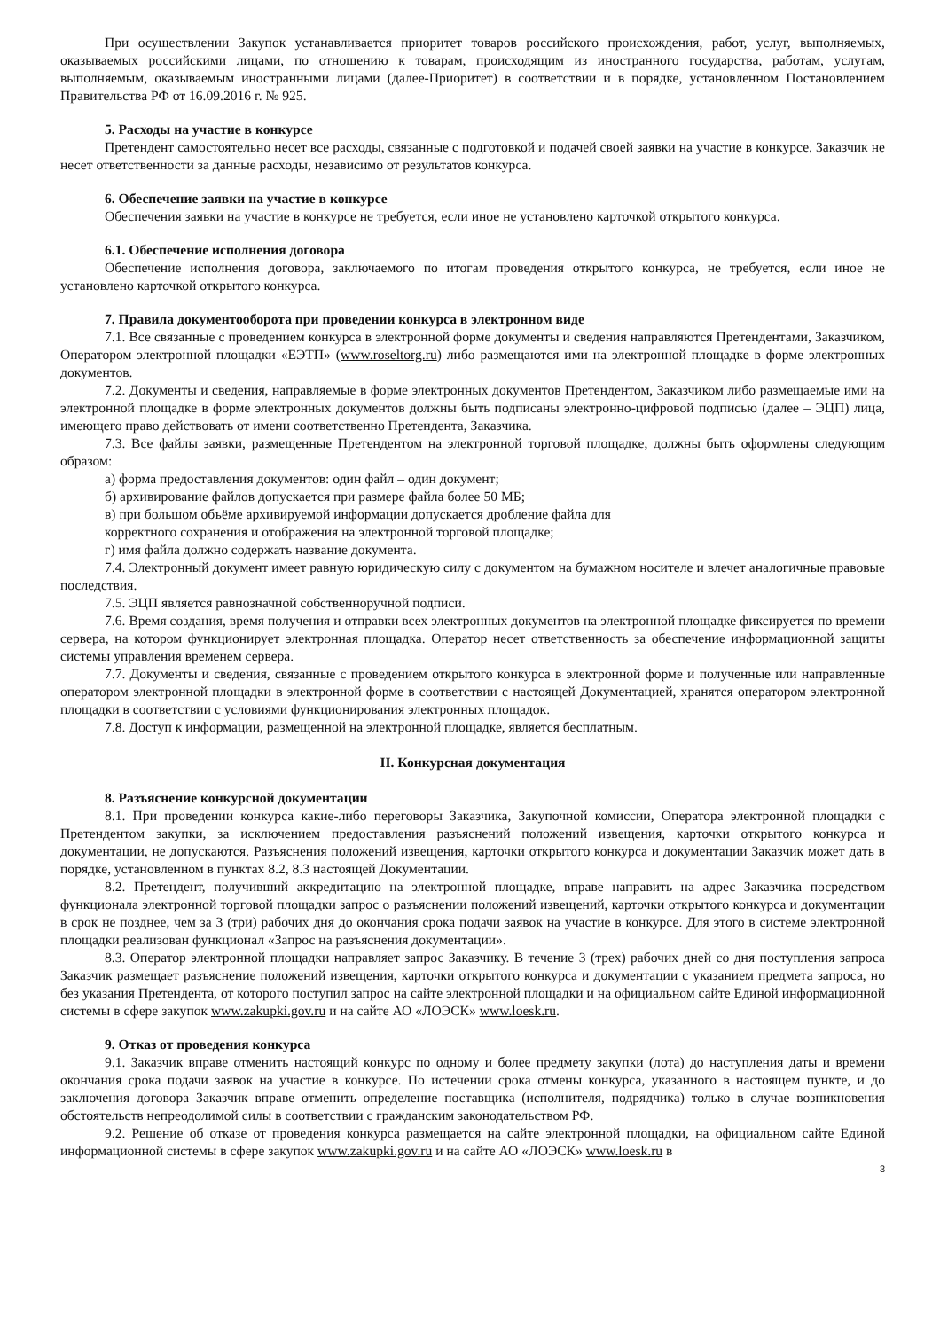При осуществлении Закупок устанавливается приоритет товаров российского происхождения, работ, услуг, выполняемых, оказываемых российскими лицами, по отношению к товарам, происходящим из иностранного государства, работам, услугам, выполняемым, оказываемым иностранными лицами (далее-Приоритет) в соответствии и в порядке, установленном Постановлением Правительства РФ от 16.09.2016 г. № 925.
5. Расходы на участие в конкурсе
Претендент самостоятельно несет все расходы, связанные с подготовкой и подачей своей заявки на участие в конкурсе. Заказчик не несет ответственности за данные расходы, независимо от результатов конкурса.
6. Обеспечение заявки на участие в конкурсе
Обеспечения заявки на участие в конкурсе не требуется, если иное не установлено карточкой открытого конкурса.
6.1. Обеспечение исполнения договора
Обеспечение исполнения договора, заключаемого по итогам проведения открытого конкурса, не требуется, если иное не установлено карточкой открытого конкурса.
7. Правила документооборота при проведении конкурса в электронном виде
7.1. Все связанные с проведением конкурса в электронной форме документы и сведения направляются Претендентами, Заказчиком, Оператором электронной площадки «ЕЭТП» (www.roseltorg.ru) либо размещаются ими на электронной площадке в форме электронных документов.
7.2. Документы и сведения, направляемые в форме электронных документов Претендентом, Заказчиком либо размещаемые ими на электронной площадке в форме электронных документов должны быть подписаны электронно-цифровой подписью (далее – ЭЦП) лица, имеющего право действовать от имени соответственно Претендента, Заказчика.
7.3. Все файлы заявки, размещенные Претендентом на электронной торговой площадке, должны быть оформлены следующим образом:
а) форма предоставления документов: один файл – один документ;
б) архивирование файлов допускается при размере файла более 50 МБ;
в) при большом объёме архивируемой информации допускается дробление файла для
корректного сохранения и отображения на электронной торговой площадке;
г) имя файла должно содержать название документа.
7.4. Электронный документ имеет равную юридическую силу с документом на бумажном носителе и влечет аналогичные правовые последствия.
7.5. ЭЦП является равнозначной собственноручной подписи.
7.6. Время создания, время получения и отправки всех электронных документов на электронной площадке фиксируется по времени сервера, на котором функционирует электронная площадка. Оператор несет ответственность за обеспечение информационной защиты системы управления временем сервера.
7.7. Документы и сведения, связанные с проведением открытого конкурса в электронной форме и полученные или направленные оператором электронной площадки в электронной форме в соответствии с настоящей Документацией, хранятся оператором электронной площадки в соответствии с условиями функционирования электронных площадок.
7.8. Доступ к информации, размещенной на электронной площадке, является бесплатным.
II. Конкурсная документация
8. Разъяснение конкурсной документации
8.1. При проведении конкурса какие-либо переговоры Заказчика, Закупочной комиссии, Оператора электронной площадки с Претендентом закупки, за исключением предоставления разъяснений положений извещения, карточки открытого конкурса и документации, не допускаются. Разъяснения положений извещения, карточки открытого конкурса и документации Заказчик может дать в порядке, установленном в пунктах 8.2, 8.3 настоящей Документации.
8.2. Претендент, получивший аккредитацию на электронной площадке, вправе направить на адрес Заказчика посредством функционала электронной торговой площадки запрос о разъяснении положений извещений, карточки открытого конкурса и документации в срок не позднее, чем за 3 (три) рабочих дня до окончания срока подачи заявок на участие в конкурсе. Для этого в системе электронной площадки реализован функционал «Запрос на разъяснения документации».
8.3. Оператор электронной площадки направляет запрос Заказчику. В течение 3 (трех) рабочих дней со дня поступления запроса Заказчик размещает разъяснение положений извещения, карточки открытого конкурса и документации с указанием предмета запроса, но без указания Претендента, от которого поступил запрос на сайте электронной площадки и на официальном сайте Единой информационной системы в сфере закупок www.zakupki.gov.ru и на сайте АО «ЛОЭСК» www.loesk.ru.
9. Отказ от проведения конкурса
9.1. Заказчик вправе отменить настоящий конкурс по одному и более предмету закупки (лота) до наступления даты и времени окончания срока подачи заявок на участие в конкурсе. По истечении срока отмены конкурса, указанного в настоящем пункте, и до заключения договора Заказчик вправе отменить определение поставщика (исполнителя, подрядчика) только в случае возникновения обстоятельств непреодолимой силы в соответствии с гражданским законодательством РФ.
9.2. Решение об отказе от проведения конкурса размещается на сайте электронной площадки, на официальном сайте Единой информационной системы в сфере закупок www.zakupki.gov.ru и на сайте АО «ЛОЭСК» www.loesk.ru в
3